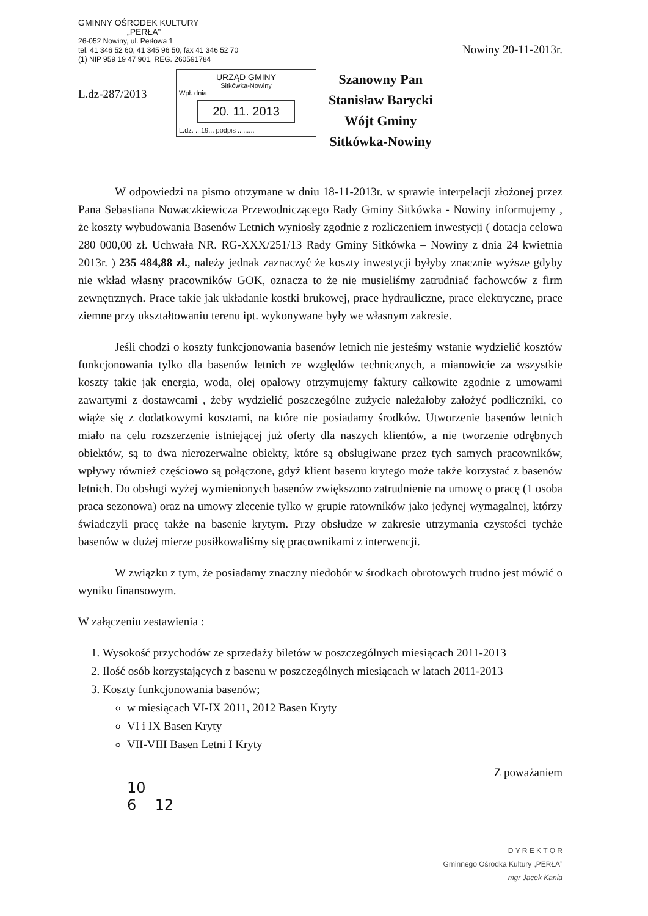GMINNY OŚRODEK KULTURY
„PERŁA”
26-052 Nowiny, ul. Perłowa 1
tel. 41 346 52 60, 41 345 96 50, fax 41 346 52 70
(1) NIP 959 19 47 901, REG. 260591784
Nowiny 20-11-2013r.
L.dz-287/2013
URZĄD GMINY
Sitkówka-Nowiny
Wpł. dnia
20. 11. 2013
L.dz. ...19... podpis .........
Szanowny Pan
Stanisław Barycki
Wójt Gminy
Sitkówka-Nowiny
W odpowiedzi na pismo otrzymane w dniu 18-11-2013r. w sprawie interpelacji złożonej przez Pana Sebastiana Nowaczkiewicza Przewodniczącego Rady Gminy Sitkówka - Nowiny informujemy , że koszty wybudowania Basenów Letnich wyniosły zgodnie z rozliczeniem inwestycji ( dotacja celowa 280 000,00 zł. Uchwała NR. RG-XXX/251/13 Rady Gminy Sitkówka – Nowiny z dnia 24 kwietnia 2013r. ) 235 484,88 zł., należy jednak zaznaczyć że koszty inwestycji byłyby znacznie wyższe gdyby nie wkład własny pracowników GOK, oznacza to że nie musieliśmy zatrudniać fachowców z firm zewnętrznych. Prace takie jak układanie kostki brukowej, prace hydrauliczne, prace elektryczne, prace ziemne przy ukształtowaniu terenu ipt. wykonywane były we własnym zakresie.
Jeśli chodzi o koszty funkcjonowania basenów letnich nie jesteśmy wstanie wydzielić kosztów funkcjonowania tylko dla basenów letnich ze względów technicznych, a mianowicie za wszystkie koszty takie jak energia, woda, olej opałowy otrzymujemy faktury całkowite zgodnie z umowami zawartymi z dostawcami , żeby wydzielić poszczególne zużycie należałoby założyć podliczniki, co wiąże się z dodatkowymi kosztami, na które nie posiadamy środków. Utworzenie basenów letnich miało na celu rozszerzenie istniejącej już oferty dla naszych klientów, a nie tworzenie odrębnych obiektów, są to dwa nierozerwalne obiekty, które są obsługiwane przez tych samych pracowników, wpływy również częściowo są połączone, gdyż klient basenu krytego może także korzystać z basenów letnich. Do obsługi wyżej wymienionych basenów zwiększono zatrudnienie na umowę o pracę (1 osoba praca sezonowa) oraz na umowy zlecenie tylko w grupie ratowników jako jedynej wymagalnej, którzy świadczyli pracę także na basenie krytym. Przy obsłudze w zakresie utrzymania czystości tychże basenów w dużej mierze posiłkowaliśmy się pracownikami z interwencji.
W związku z tym, że posiadamy znaczny niedobór w środkach obrotowych trudno jest mówić o wyniku finansowym.
W załączeniu zestawienia :
1. Wysokość przychodów ze sprzedaży biletów w poszczególnych miesiącach 2011-2013
2. Ilość osób korzystających z basenu w poszczególnych miesiącach w latach 2011-2013
3. Koszty funkcjonowania basenów;
w miesiącach VI-IX 2011, 2012 Basen Kryty
VI i IX Basen Kryty
VII-VIII Basen Letni I Kryty
Z poważaniem
10
6 12
D Y R E K T O R
Gminnego Ośrodka Kultury „PERŁA”
mgr Jacek Kania